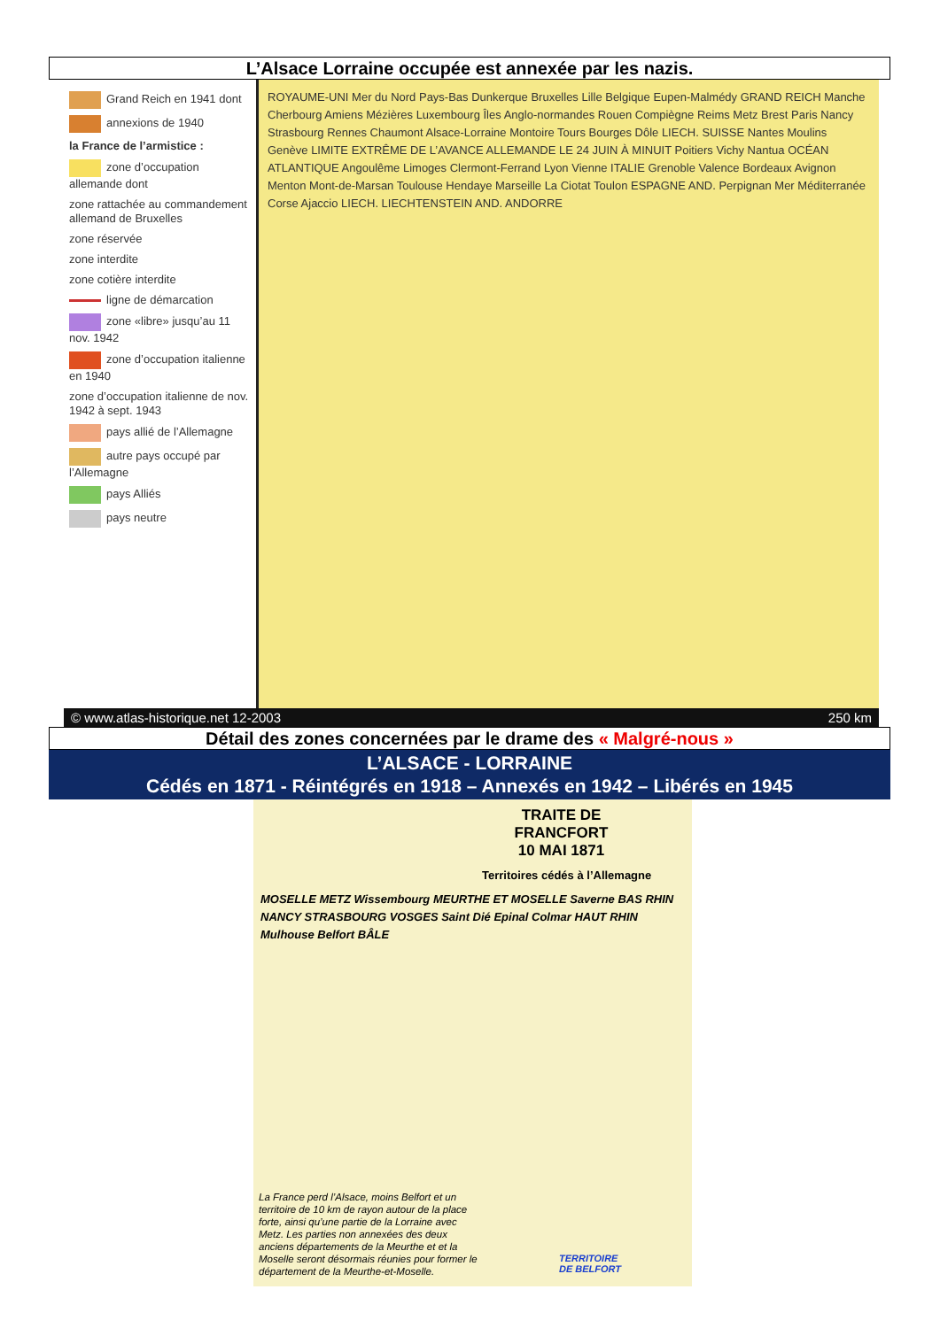L’Alsace Lorraine occupée est annexée par les nazis.
Grand Reich en 1941 dont
annexions de 1940
la France de l’armistice :
zone d’occupation allemande dont
zone rattachée au commandement allemand de Bruxelles
zone réservée
zone interdite
zone cotière interdite
ligne de démarcation
zone «libre» jusqu’au 11 nov. 1942
zone d’occupation italienne en 1940
zone d’occupation italienne de nov. 1942 à sept. 1943
pays allié de l’Allemagne
autre pays occupé par l’Allemagne
pays Alliés
pays neutre
ROYAUME-UNI Mer du Nord Pays-Bas Dunkerque Bruxelles Lille Belgique Eupen-Malmédy GRAND REICH Manche Cherbourg Amiens Mézières Luxembourg Îles Anglo-normandes Rouen Compiègne Reims Metz Brest Paris Nancy Strasbourg Rennes Chaumont Alsace-Lorraine Montoire Tours Bourges Dôle LIECH. SUISSE Nantes Moulins Genève LIMITE EXTRÊME DE L’AVANCE ALLEMANDE LE 24 JUIN À MINUIT Poitiers Vichy Nantua OCÉAN ATLANTIQUE Angoulême Limoges Clermont-Ferrand Lyon Vienne ITALIE Grenoble Valence Bordeaux Avignon Menton Mont-de-Marsan Toulouse Hendaye Marseille La Ciotat Toulon ESPAGNE AND. Perpignan Mer Méditerranée Corse Ajaccio LIECH. LIECHTENSTEIN AND. ANDORRE
© www.atlas-historique.net 12-2003 250 km
Détail des zones concernées par le drame des « Malgré-nous »
L’ALSACE - LORRAINE
Cédés en 1871 - Réintégrés en 1918 – Annexés en 1942 – Libérés en 1945
TRAITE DE
FRANCFORT
10 MAI 1871
Territoires cédés à l’Allemagne
MOSELLE METZ Wissembourg MEURTHE ET MOSELLE Saverne BAS RHIN NANCY STRASBOURG VOSGES Saint Dié Epinal Colmar HAUT RHIN Mulhouse Belfort BÂLE
La France perd l’Alsace, moins Belfort et un territoire de 10 km de rayon autour de la place forte, ainsi qu’une partie de la Lorraine avec Metz. Les parties non annexées des deux anciens départements de la Meurthe et et la Moselle seront désormais réunies pour former le département de la Meurthe-et-Moselle.
TERRITOIRE
DE BELFORT